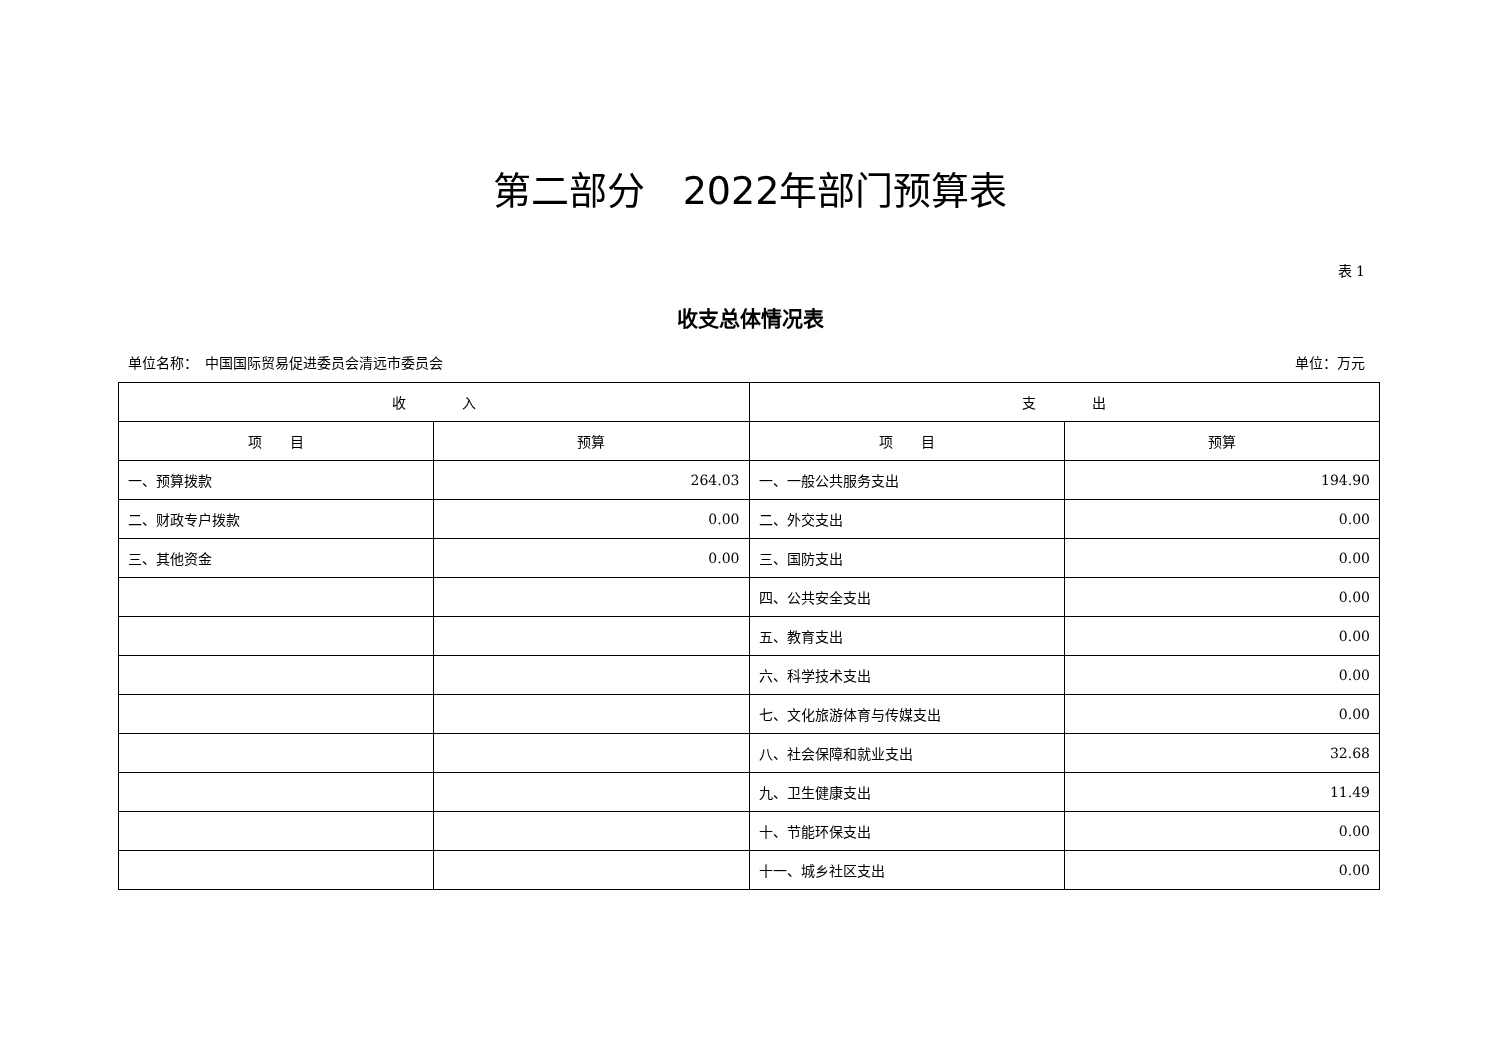第二部分　2022年部门预算表
表 1
收支总体情况表
单位名称：　中国国际贸易促进委员会清远市委员会 单位：万元
| 收 入 | | 支 出 | |
| --- | --- | --- | --- |
| 项 目 | 预算 | 项 目 | 预算 |
| 一、预算拨款 | 264.03 | 一、一般公共服务支出 | 194.90 |
| 二、财政专户拨款 | 0.00 | 二、外交支出 | 0.00 |
| 三、其他资金 | 0.00 | 三、国防支出 | 0.00 |
| | | 四、公共安全支出 | 0.00 |
| | | 五、教育支出 | 0.00 |
| | | 六、科学技术支出 | 0.00 |
| | | 七、文化旅游体育与传媒支出 | 0.00 |
| | | 八、社会保障和就业支出 | 32.68 |
| | | 九、卫生健康支出 | 11.49 |
| | | 十、节能环保支出 | 0.00 |
| | | 十一、城乡社区支出 | 0.00 |